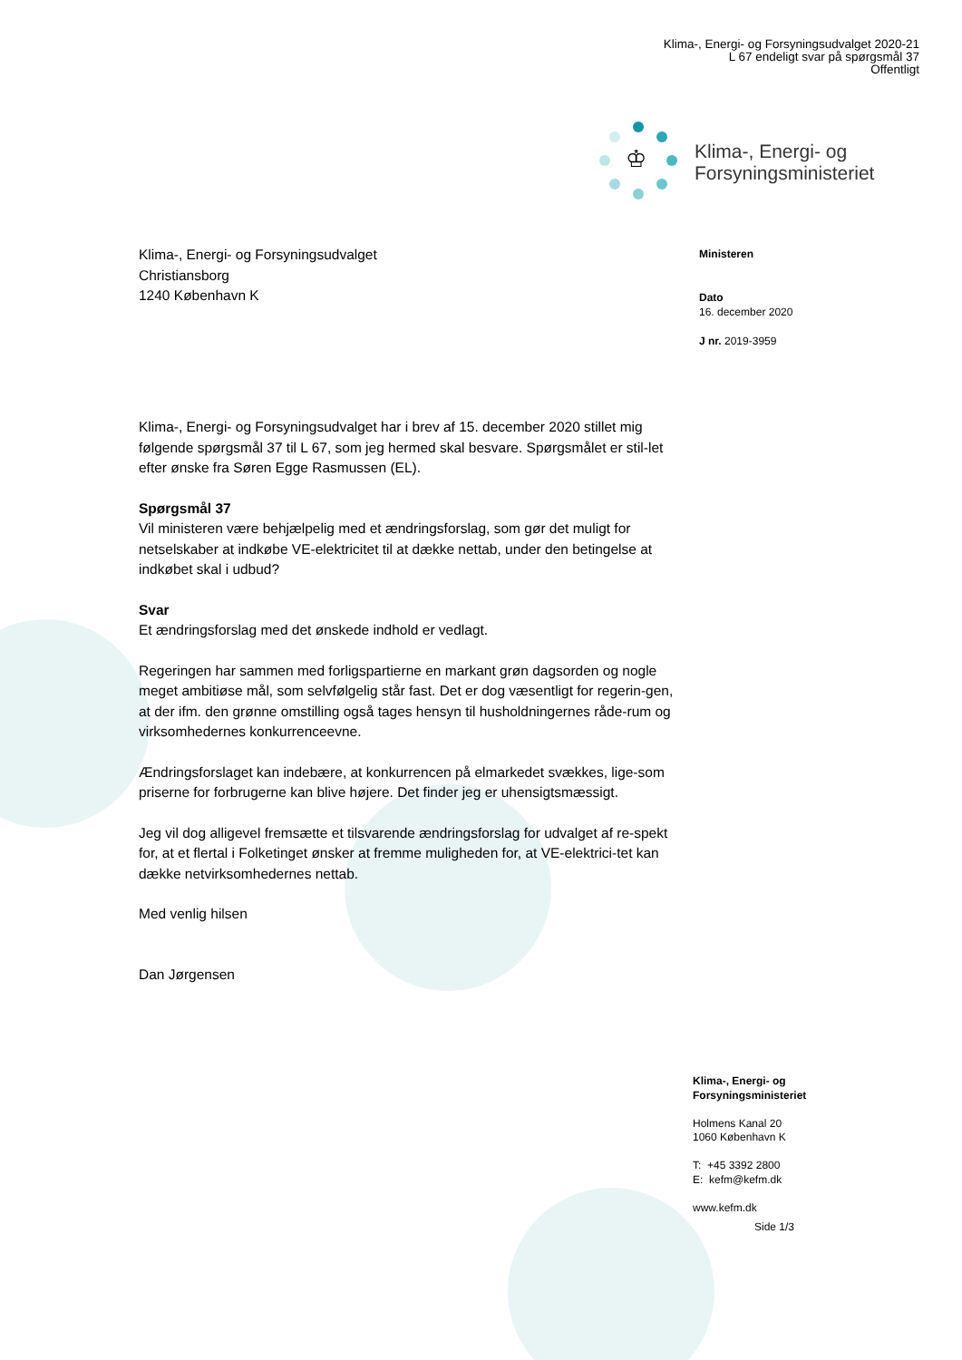Klima-, Energi- og Forsyningsudvalget 2020-21
L 67 endeligt svar på spørgsmål 37
Offentligt
♔
Klima-, Energi- og
Forsyningsministeriet
Klima-, Energi- og Forsyningsudvalget
Christiansborg
1240 København K
Ministeren
Dato
16. december 2020
J nr. 2019-3959
Klima-, Energi- og Forsyningsudvalget har i brev af 15. december 2020 stillet mig følgende spørgsmål 37 til L 67, som jeg hermed skal besvare. Spørgsmålet er stil-let efter ønske fra Søren Egge Rasmussen (EL).
Spørgsmål 37
Vil ministeren være behjælpelig med et ændringsforslag, som gør det muligt for netselskaber at indkøbe VE-elektricitet til at dække nettab, under den betingelse at indkøbet skal i udbud?
Svar
Et ændringsforslag med det ønskede indhold er vedlagt.
Regeringen har sammen med forligspartierne en markant grøn dagsorden og nogle meget ambitiøse mål, som selvfølgelig står fast. Det er dog væsentligt for regerin-gen, at der ifm. den grønne omstilling også tages hensyn til husholdningernes råde-rum og virksomhedernes konkurrenceevne.
Ændringsforslaget kan indebære, at konkurrencen på elmarkedet svækkes, lige-som priserne for forbrugerne kan blive højere. Det finder jeg er uhensigtsmæssigt.
Jeg vil dog alligevel fremsætte et tilsvarende ændringsforslag for udvalget af re-spekt for, at et flertal i Folketinget ønsker at fremme muligheden for, at VE-elektrici-tet kan dække netvirksomhedernes nettab.
Med venlig hilsen
Dan Jørgensen
Klima-, Energi- og
Forsyningsministeriet
Holmens Kanal 20
1060 København K
T: +45 3392 2800
E: kefm@kefm.dk
www.kefm.dk
Side 1/3